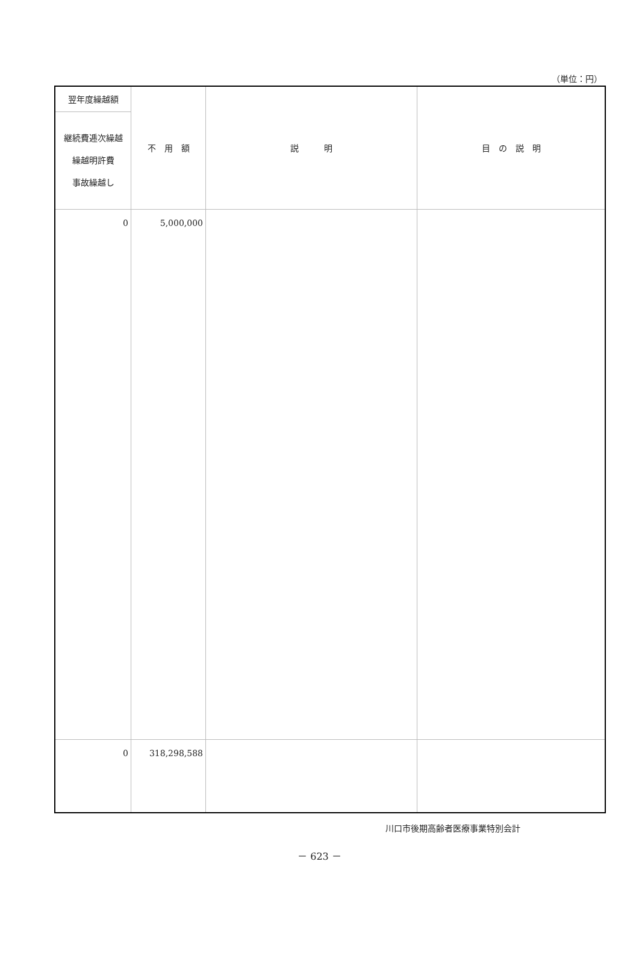（単位：円）
| 翌年度繰越額 | 不 用 額 | 説 明 | 目 の 説 明 |
| --- | --- | --- | --- |
| 継続費逓次繰越 繰越明許費 事故繰越し | | | |
| 0 | 5,000,000 | | |
| 0 | 318,298,588 | | |
川口市後期高齢者医療事業特別会計
－ 623 －